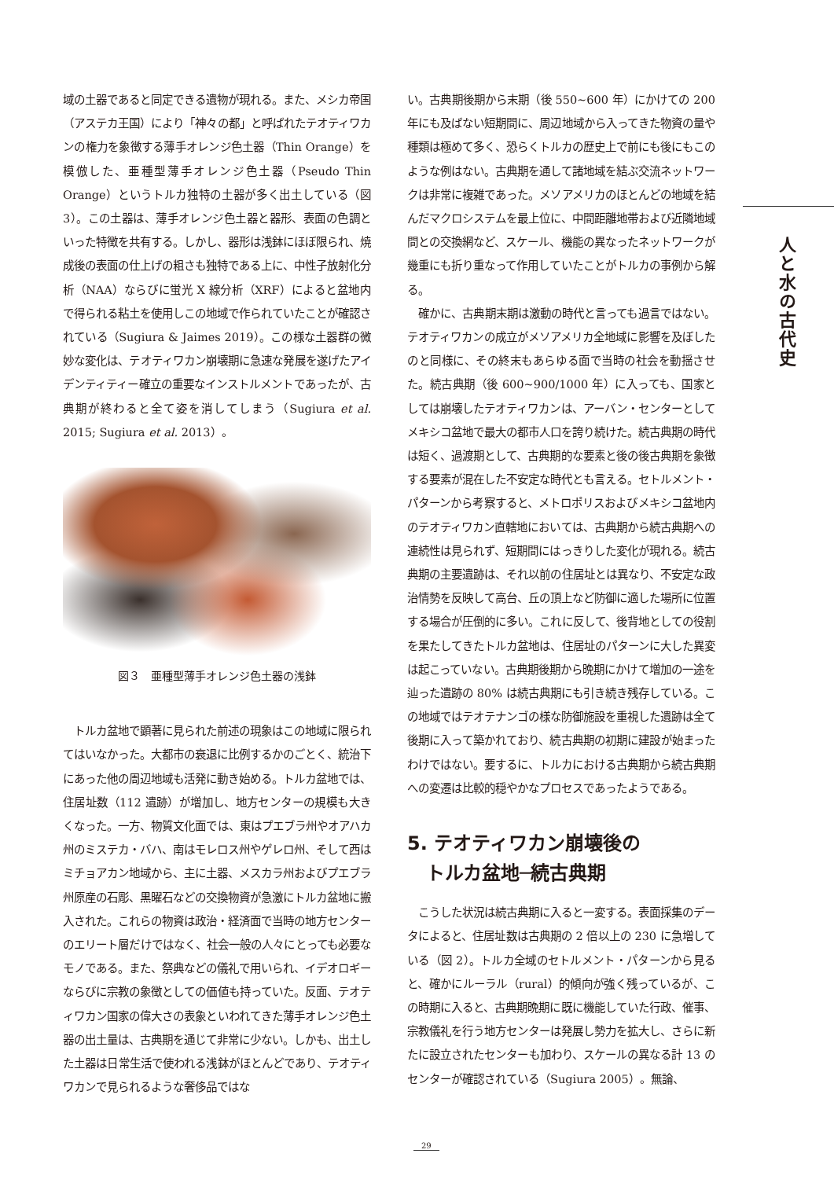域の土器であると同定できる遺物が現れる。また、メシカ帝国（アステカ王国）により「神々の都」と呼ばれたテオティワカンの権力を象徴する薄手オレンジ色土器（Thin Orange）を模倣した、亜種型薄手オレンジ色土器（Pseudo Thin Orange）というトルカ独特の土器が多く出土している（図 3）。この土器は、薄手オレンジ色土器と器形、表面の色調といった特徴を共有する。しかし、器形は浅鉢にほぼ限られ、焼成後の表面の仕上げの粗さも独特である上に、中性子放射化分析（NAA）ならびに蛍光 X 線分析（XRF）によると盆地内で得られる粘土を使用しこの地域で作られていたことが確認されている（Sugiura & Jaimes 2019）。この様な土器群の微妙な変化は、テオティワカン崩壊期に急速な発展を遂げたアイデンティティー確立の重要なインストルメントであったが、古典期が終わると全て姿を消してしまう（Sugiura et al. 2015; Sugiura et al. 2013）。
図３　亜種型薄手オレンジ色土器の浅鉢
　トルカ盆地で顕著に見られた前述の現象はこの地域に限られてはいなかった。大都市の衰退に比例するかのごとく、統治下にあった他の周辺地域も活発に動き始める。トルカ盆地では、住居址数（112 遺跡）が増加し、地方センターの規模も大きくなった。一方、物質文化面では、東はプエブラ州やオアハカ州のミステカ・バハ、南はモレロス州やゲレロ州、そして西はミチョアカン地域から、主に土器、メスカラ州およびプエブラ州原産の石彫、黒曜石などの交換物資が急激にトルカ盆地に搬入された。これらの物資は政治・経済面で当時の地方センターのエリート層だけではなく、社会一般の人々にとっても必要なモノである。また、祭典などの儀礼で用いられ、イデオロギーならびに宗教の象徴としての価値も持っていた。反面、テオティワカン国家の偉大さの表象といわれてきた薄手オレンジ色土器の出土量は、古典期を通じて非常に少ない。しかも、出土した土器は日常生活で使われる浅鉢がほとんどであり、テオティワカンで見られるような奢侈品ではな
い。古典期後期から末期（後 550~600 年）にかけての 200 年にも及ばない短期間に、周辺地域から入ってきた物資の量や種類は極めて多く、恐らくトルカの歴史上で前にも後にもこのような例はない。古典期を通して諸地域を結ぶ交流ネットワークは非常に複雑であった。メソアメリカのほとんどの地域を結んだマクロシステムを最上位に、中間距離地帯および近隣地域間との交換網など、スケール、機能の異なったネットワークが幾重にも折り重なって作用していたことがトルカの事例から解る。
　確かに、古典期末期は激動の時代と言っても過言ではない。テオティワカンの成立がメソアメリカ全地域に影響を及ぼしたのと同様に、その終末もあらゆる面で当時の社会を動揺させた。続古典期（後 600~900/1000 年）に入っても、国家としては崩壊したテオティワカンは、アーバン・センターとしてメキシコ盆地で最大の都市人口を誇り続けた。続古典期の時代は短く、過渡期として、古典期的な要素と後の後古典期を象徴する要素が混在した不安定な時代とも言える。セトルメント・パターンから考察すると、メトロポリスおよびメキシコ盆地内のテオティワカン直轄地においては、古典期から続古典期への連続性は見られず、短期間にはっきりした変化が現れる。続古典期の主要遺跡は、それ以前の住居址とは異なり、不安定な政治情勢を反映して高台、丘の頂上など防御に適した場所に位置する場合が圧倒的に多い。これに反して、後背地としての役割を果たしてきたトルカ盆地は、住居址のパターンに大した異変は起こっていない。古典期後期から晩期にかけて増加の一途を辿った遺跡の 80% は続古典期にも引き続き残存している。この地域ではテオテナンゴの様な防御施設を重視した遺跡は全て後期に入って築かれており、続古典期の初期に建設が始まったわけではない。要するに、トルカにおける古典期から続古典期への変遷は比較的穏やかなプロセスであったようである。
5. テオティワカン崩壊後の
　トルカ盆地─続古典期
　こうした状況は続古典期に入ると一変する。表面採集のデータによると、住居址数は古典期の 2 倍以上の 230 に急増している（図 2）。トルカ全域のセトルメント・パターンから見ると、確かにルーラル（rural）的傾向が強く残っているが、この時期に入ると、古典期晩期に既に機能していた行政、催事、宗教儀礼を行う地方センターは発展し勢力を拡大し、さらに新たに設立されたセンターも加わり、スケールの異なる計 13 のセンターが確認されている（Sugiura 2005）。無論、
人と水の古代史
29